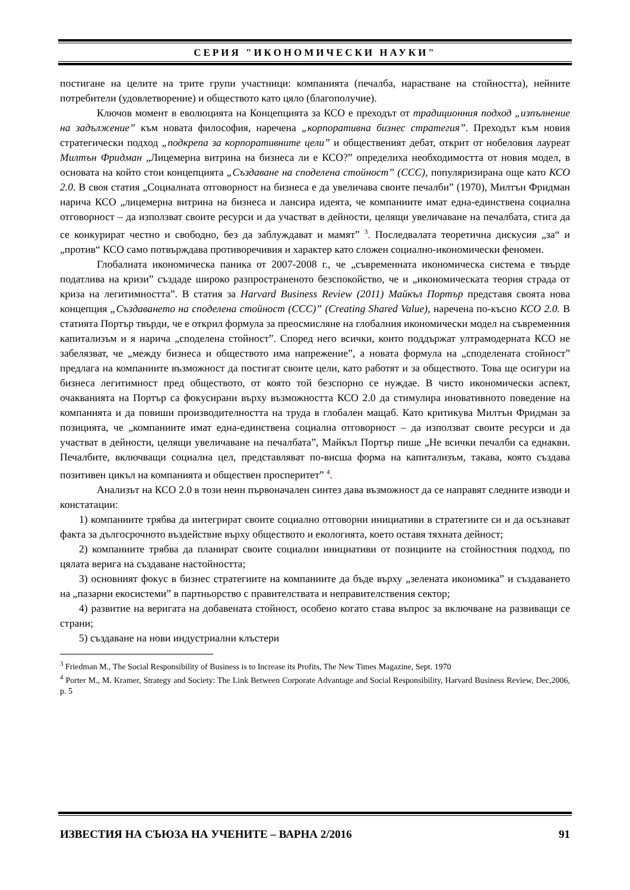СЕРИЯ "ИКОНОМИЧЕСКИ НАУКИ"
постигане на целите на трите групи участници: компанията (печалба, нарастване на стойността), нейните потребители (удовлетворение) и обществото като цяло (благополучие).
Ключов момент в еволюцията на Концепцията за КСО е преходът от традиционния подход „изпълнение на задължение” към новата философия, наречена „корпоративна бизнес стратегия”. Преходът към новия стратегически подход „подкрепа за корпоративните цели” и общественият дебат, открит от нобеловия лауреат Милтън Фридман „Лицемерна витрина на бизнеса ли е КСО?” определиха необходимостта от новия модел, в основата на който стои концепцията „Създаване на споделена стойност” (ССС), популяризирана още като КСО 2.0. В своя статия „Социалната отговорност на бизнеса е да увеличава своите печалби” (1970), Милтън Фридман нарича КСО „лицемерна витрина на бизнеса и лансира идеята, че компаниите имат една-единствена социална отговорност – да използват своите ресурси и да участват в дейности, целящи увеличаване на печалбата, стига да се конкурират честно и свободно, без да заблуждават и мамят” <sup>3</sup>. Последвалата теоретична дискусия „за“ и „против“ КСО само потвърждава противоречивия и характер като сложен социално-икономически феномен.
Глобалната икономическа паника от 2007-2008 г., че „съвременната икономическа система е твърде податлива на кризи” създаде широко разпространеното безспокойство, че и „икономическата теория страда от криза на легитимността”. В статия за Harvard Business Review (2011) Майкъл Портър представя своята нова концепция „Създаването на споделена стойност (ССС)” (Creating Shared Value), наречена по-късно КСО 2.0. В статията Портър твърди, че е открил формула за преосмисляне на глобалния икономически модел на съвременния капитализъм и я нарича „споделена стойност”. Според него всички, които поддържат ултрамодерната КСО не забелязват, че „между бизнеса и обществото има напрежение”, а новата формула на „споделената стойност” предлага на компаниите възможност да постигат своите цели, като работят и за обществото. Това ще осигури на бизнеса легитимност пред обществото, от която той безспорно се нуждае. В чисто икономически аспект, очакванията на Портър са фокусирани върху възможността КСО 2.0 да стимулира иновативното поведение на компанията и да повиши производителността на труда в глобален мащаб. Като критикува Милтън Фридман за позицията, че „компаниите имат една-единствена социална отговорност – да използват своите ресурси и да участват в дейности, целящи увеличаване на печалбата”, Майкъл Портър пише „Не всички печалби са еднакви. Печалбите, включващи социална цел, представляват по-висша форма на капитализъм, такава, която създава позитивен цикъл на компанията и обществен просперитет” <sup>4</sup>.
Анализът на КСО 2.0 в този неин първоначален синтез дава възможност да се направят следните изводи и констатации:
1) компаниите трябва да интегрират своите социално отговорни инициативи в стратегиите си и да осъзнават факта за дългосрочното въздействие върху обществото и екологията, което оставя тяхната дейност;
2) компаниите трябва да планират своите социални инициативи от позициите на стойностния подход, по цялата верига на създаване настойността;
3) основният фокус в бизнес стратегиите на компаниите да бъде върху „зелената икономика” и създаването на „пазарни екосистеми” в партньорство с правителствата и неправителствения сектор;
4) развитие на веригата на добавената стойност, особено когато става въпрос за включване на развиващи се страни;
5) създаване на нови индустриални клъстери
<sup>3</sup> Friedman M., The Social Responsibility of Business is to Increase its Profits, The New Times Magazine, Sept. 1970
<sup>4</sup> Porter M., M. Kramer, Strategy and Society: The Link Between Corporate Advantage and Social Responsibility, Harvard Business Review, Dec,2006, p. 5
ИЗВЕСТИЯ НА СЪЮЗА НА УЧЕНИТЕ – ВАРНА 2/2016 91